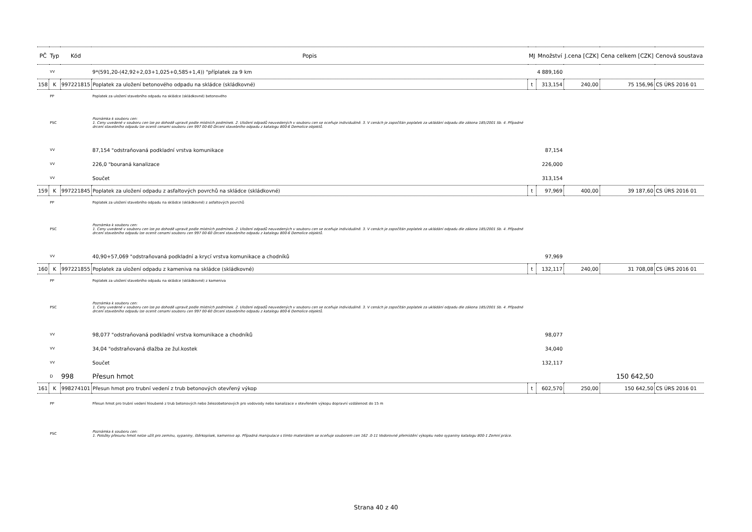| PČ | Typ | Kód | Popis | MJ | Množství | J.cena [CZK] | Cena celkem [CZK] | Cenová soustava |
| --- | --- | --- | --- | --- | --- | --- | --- | --- |
| | VV | | 9*(591,20-(42,92+2,03+1,025+0,585+1,4)) "příplatek za 9 km | | 4 889,160 | | | |
| 158 | K | 997221815 | Poplatek za uložení betonového odpadu na skládce (skládkovné) | t | 313,154 | 240,00 | 75 156,96 | CS ÚRS 2016 01 |
| | PP | | Poplatek za uložení stavebního odpadu na skládce (skládkovné) betonového | | | | | |
| | PSC | | Poznámka k souboru cen: 1. Ceny uvedené v souboru cen lze po dohodě upravit podle místních podmínek. 2. Uložení odpadů neuvedených v souboru cen se oceňuje individuálně. 3. V cenách je započítán poplatek za ukládání odpadu dle zákona 185/2001 Sb. 4. Případné drcení stavebního odpadu lze ocenit cenami souboru cen 997 00-60 Drcení stavebního odpadu z katalogu 800-6 Demolice objektů. | | | | | |
| | VV | | 87,154 "odstraňovaná podkladní vrstva komunikace | | 87,154 | | | |
| | VV | | 226,0 "bouraná kanalizace | | 226,000 | | | |
| | VV | | Součet | | 313,154 | | | |
| 159 | K | 997221845 | Poplatek za uložení odpadu z asfaltových povrchů na skládce (skládkovné) | t | 97,969 | 400,00 | 39 187,60 | CS ÚRS 2016 01 |
| | PP | | Poplatek za uložení stavebního odpadu na skládce (skládkovné) z asfaltových povrchů | | | | | |
| | PSC | | Poznámka k souboru cen: 1. Ceny uvedené v souboru cen lze po dohodě upravit podle místních podmínek. 2. Uložení odpadů neuvedených v souboru cen se oceňuje individuálně. 3. V cenách je započítán poplatek za ukládání odpadu dle zákona 185/2001 Sb. 4. Případné drcení stavebního odpadu lze ocenit cenami souboru cen 997 00-60 Drcení stavebního odpadu z katalogu 800-6 Demolice objektů. | | | | | |
| | VV | | 40,90+57,069 "odstraňovaná podkladní a krycí vrstva komunikace a chodníků | | 97,969 | | | |
| 160 | K | 997221855 | Poplatek za uložení odpadu z kameniva na skládce (skládkovné) | t | 132,117 | 240,00 | 31 708,08 | CS ÚRS 2016 01 |
| | PP | | Poplatek za uložení stavebního odpadu na skládce (skládkovné) z kameniva | | | | | |
| | PSC | | Poznámka k souboru cen: 1. Ceny uvedené v souboru cen lze po dohodě upravit podle místních podmínek. 2. Uložení odpadů neuvedených v souboru cen se oceňuje individuálně. 3. V cenách je započítán poplatek za ukládání odpadu dle zákona 185/2001 Sb. 4. Případné drcení stavebního odpadu lze ocenit cenami souboru cen 997 00-60 Drcení stavebního odpadu z katalogu 800-6 Demolice objektů. | | | | | |
| | VV | | 98,077 "odstraňovaná podkladní vrstva komunikace a chodníků | | 98,077 | | | |
| | VV | | 34,04 "odstraňovaná dlažba ze žul.kostek | | 34,040 | | | |
| | VV | | Součet | | 132,117 | | | |
| | D | 998 | Přesun hmot | | | | 150 642,50 | |
| 161 | K | 998274101 | Přesun hmot pro trubní vedení z trub betonových otevřený výkop | t | 602,570 | 250,00 | 150 642,50 | CS ÚRS 2016 01 |
| | PP | | Přesun hmot pro trubní vedení hloubené z trub betonových nebo železobetonových pro vodovody nebo kanalizace v otevřeném výkopu dopravní vzdálenost do 15 m | | | | | |
| | PSC | | Poznámka k souboru cen: 1. Položky přesunu hmot nelze užít pro zeminu, sypaniny, štěrkopísek, kamenivo ap. Případná manipulace s tímto materiálem se oceňuje souborem cen 162 .0-11 Vodorovné přemístění výkopku nebo sypaniny katalogu 800-1 Zemní práce. | | | | | |
Strana 40 z 40